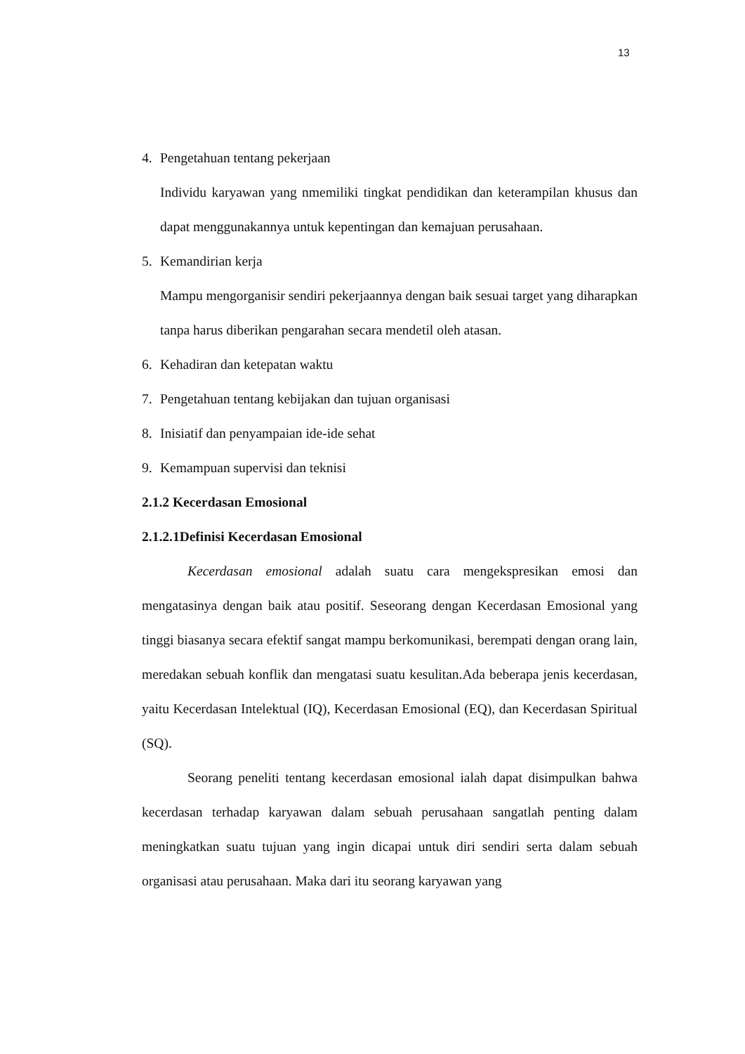13
4. Pengetahuan tentang pekerjaan
Individu karyawan yang nmemiliki tingkat pendidikan dan keterampilan khusus dan dapat menggunakannya untuk kepentingan dan kemajuan perusahaan.
5. Kemandirian kerja
Mampu mengorganisir sendiri pekerjaannya dengan baik sesuai target yang diharapkan tanpa harus diberikan pengarahan secara mendetil oleh atasan.
6. Kehadiran dan ketepatan waktu
7. Pengetahuan tentang kebijakan dan tujuan organisasi
8. Inisiatif dan penyampaian ide-ide sehat
9. Kemampuan supervisi dan teknisi
2.1.2 Kecerdasan Emosional
2.1.2.1Definisi Kecerdasan Emosional
Kecerdasan emosional adalah suatu cara mengekspresikan emosi dan mengatasinya dengan baik atau positif. Seseorang dengan Kecerdasan Emosional yang tinggi biasanya secara efektif sangat mampu berkomunikasi, berempati dengan orang lain, meredakan sebuah konflik dan mengatasi suatu kesulitan.Ada beberapa jenis kecerdasan, yaitu Kecerdasan Intelektual (IQ), Kecerdasan Emosional (EQ), dan Kecerdasan Spiritual (SQ).
Seorang peneliti tentang kecerdasan emosional ialah dapat disimpulkan bahwa kecerdasan terhadap karyawan dalam sebuah perusahaan sangatlah penting dalam meningkatkan suatu tujuan yang ingin dicapai untuk diri sendiri serta dalam sebuah organisasi atau perusahaan. Maka dari itu seorang karyawan yang